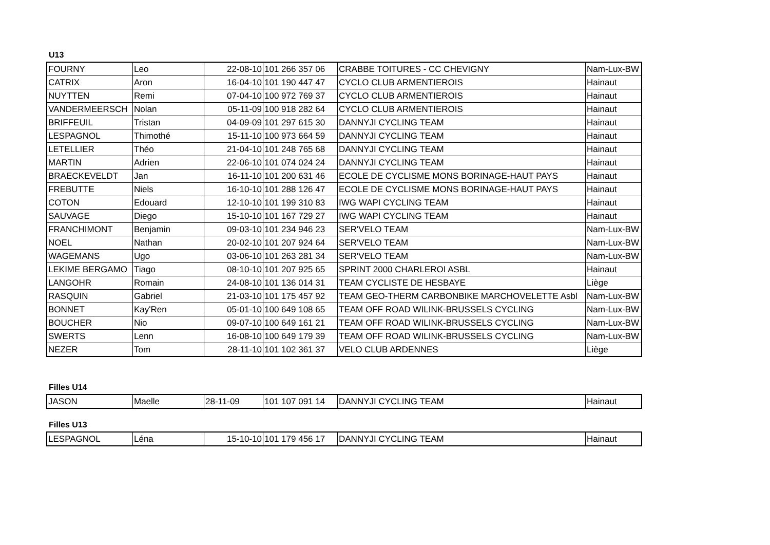U13
| FOURNY | Leo | 22-08-10 | 101 266 357 06 | CRABBE TOITURES - CC CHEVIGNY | Nam-Lux-BW |
| CATRIX | Aron | 16-04-10 | 101 190 447 47 | CYCLO CLUB ARMENTIEROIS | Hainaut |
| NUYTTEN | Remi | 07-04-10 | 100 972 769 37 | CYCLO CLUB ARMENTIEROIS | Hainaut |
| VANDERMEERSCH | Nolan | 05-11-09 | 100 918 282 64 | CYCLO CLUB ARMENTIEROIS | Hainaut |
| BRIFFEUIL | Tristan | 04-09-09 | 101 297 615 30 | DANNYJI CYCLING TEAM | Hainaut |
| LESPAGNOL | Thimothé | 15-11-10 | 100 973 664 59 | DANNYJI CYCLING TEAM | Hainaut |
| LETELLIER | Théo | 21-04-10 | 101 248 765 68 | DANNYJI CYCLING TEAM | Hainaut |
| MARTIN | Adrien | 22-06-10 | 101 074 024 24 | DANNYJI CYCLING TEAM | Hainaut |
| BRAECKEVELDT | Jan | 16-11-10 | 101 200 631 46 | ECOLE DE CYCLISME MONS BORINAGE-HAUT PAYS | Hainaut |
| FREBUTTE | Niels | 16-10-10 | 101 288 126 47 | ECOLE DE CYCLISME MONS BORINAGE-HAUT PAYS | Hainaut |
| COTON | Edouard | 12-10-10 | 101 199 310 83 | IWG WAPI CYCLING TEAM | Hainaut |
| SAUVAGE | Diego | 15-10-10 | 101 167 729 27 | IWG WAPI CYCLING TEAM | Hainaut |
| FRANCHIMONT | Benjamin | 09-03-10 | 101 234 946 23 | SER'VELO TEAM | Nam-Lux-BW |
| NOEL | Nathan | 20-02-10 | 101 207 924 64 | SER'VELO TEAM | Nam-Lux-BW |
| WAGEMANS | Ugo | 03-06-10 | 101 263 281 34 | SER'VELO TEAM | Nam-Lux-BW |
| LEKIME BERGAMO | Tiago | 08-10-10 | 101 207 925 65 | SPRINT 2000 CHARLEROI ASBL | Hainaut |
| LANGOHR | Romain | 24-08-10 | 101 136 014 31 | TEAM CYCLISTE DE HESBAYE | Liège |
| RASQUIN | Gabriel | 21-03-10 | 101 175 457 92 | TEAM GEO-THERM CARBONBIKE MARCHOVELETTE Asbl | Nam-Lux-BW |
| BONNET | Kay'Ren | 05-01-10 | 100 649 108 65 | TEAM OFF ROAD WILINK-BRUSSELS CYCLING | Nam-Lux-BW |
| BOUCHER | Nio | 09-07-10 | 100 649 161 21 | TEAM OFF ROAD WILINK-BRUSSELS CYCLING | Nam-Lux-BW |
| SWERTS | Lenn | 16-08-10 | 100 649 179 39 | TEAM OFF ROAD WILINK-BRUSSELS CYCLING | Nam-Lux-BW |
| NEZER | Tom | 28-11-10 | 101 102 361 37 | VELO CLUB ARDENNES | Liège |
Filles U14
| JASON | Maelle | 28-11-09 | 101 107 091 14 | DANNYJI CYCLING TEAM | Hainaut |
Filles U13
| LESPAGNOL | Léna | 15-10-10 | 101 179 456 17 | DANNYJI CYCLING TEAM | Hainaut |